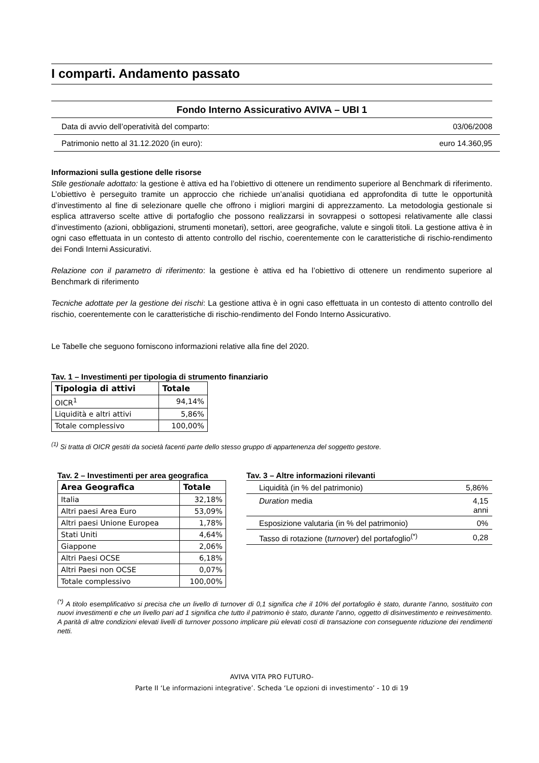I comparti. Andamento passato
Fondo Interno Assicurativo AVIVA – UBI 1
Data di avvio dell’operatività del comparto: 03/06/2008
Patrimonio netto al 31.12.2020 (in euro): euro 14.360,95
Informazioni sulla gestione delle risorse
Stile gestionale adottato: la gestione è attiva ed ha l’obiettivo di ottenere un rendimento superiore al Benchmark di riferimento. L’obiettivo è perseguito tramite un approccio che richiede un’analisi quotidiana ed approfondita di tutte le opportunità d’investimento al fine di selezionare quelle che offrono i migliori margini di apprezzamento. La metodologia gestionale si esplica attraverso scelte attive di portafoglio che possono realizzarsi in sovrappesi o sottopesi relativamente alle classi d’investimento (azioni, obbligazioni, strumenti monetari), settori, aree geografiche, valute e singoli titoli. La gestione attiva è in ogni caso effettuata in un contesto di attento controllo del rischio, coerentemente con le caratteristiche di rischio-rendimento dei Fondi Interni Assicurativi.
Relazione con il parametro di riferimento: la gestione è attiva ed ha l’obiettivo di ottenere un rendimento superiore al Benchmark di riferimento
Tecniche adottate per la gestione dei rischi: La gestione attiva è in ogni caso effettuata in un contesto di attento controllo del rischio, coerentemente con le caratteristiche di rischio-rendimento del Fondo Interno Assicurativo.
Le Tabelle che seguono forniscono informazioni relative alla fine del 2020.
Tav. 1 – Investimenti per tipologia di strumento finanziario
| Tipologia di attivi | Totale |
| --- | --- |
| OICR<sup>1</sup> | 94,14% |
| Liquidità e altri attivi | 5,86% |
| Totale complessivo | 100,00% |
<sup>(1)</sup> Si tratta di OICR gestiti da società facenti parte dello stesso gruppo di appartenenza del soggetto gestore.
Tav. 2 – Investimenti per area geografica
| Area Geografica | Totale |
| --- | --- |
| Italia | 32,18% |
| Altri paesi Area Euro | 53,09% |
| Altri paesi Unione Europea | 1,78% |
| Stati Uniti | 4,64% |
| Giappone | 2,06% |
| Altri Paesi OCSE | 6,18% |
| Altri Paesi non OCSE | 0,07% |
| Totale complessivo | 100,00% |
Tav. 3 – Altre informazioni rilevanti
| Liquidità (in % del patrimonio) | 5,86% |
| Duration media | 4,15 anni |
| Esposizione valutaria (in % del patrimonio) | 0% |
| Tasso di rotazione ( turnover ) del portafoglio<sup>(*)</sup> | 0,28 |
<sup>(*)</sup> A titolo esemplificativo si precisa che un livello di turnover di 0,1 significa che il 10% del portafoglio è stato, durante l’anno, sostituito con nuovi investimenti e che un livello pari ad 1 significa che tutto il patrimonio è stato, durante l’anno, oggetto di disinvestimento e reinvestimento. A parità di altre condizioni elevati livelli di turnover possono implicare più elevati costi di transazione con conseguente riduzione dei rendimenti netti.
AVIVA VITA PRO FUTURO-
Parte II ‘Le informazioni integrative’. Scheda ‘Le opzioni di investimento’ - 10 di 19